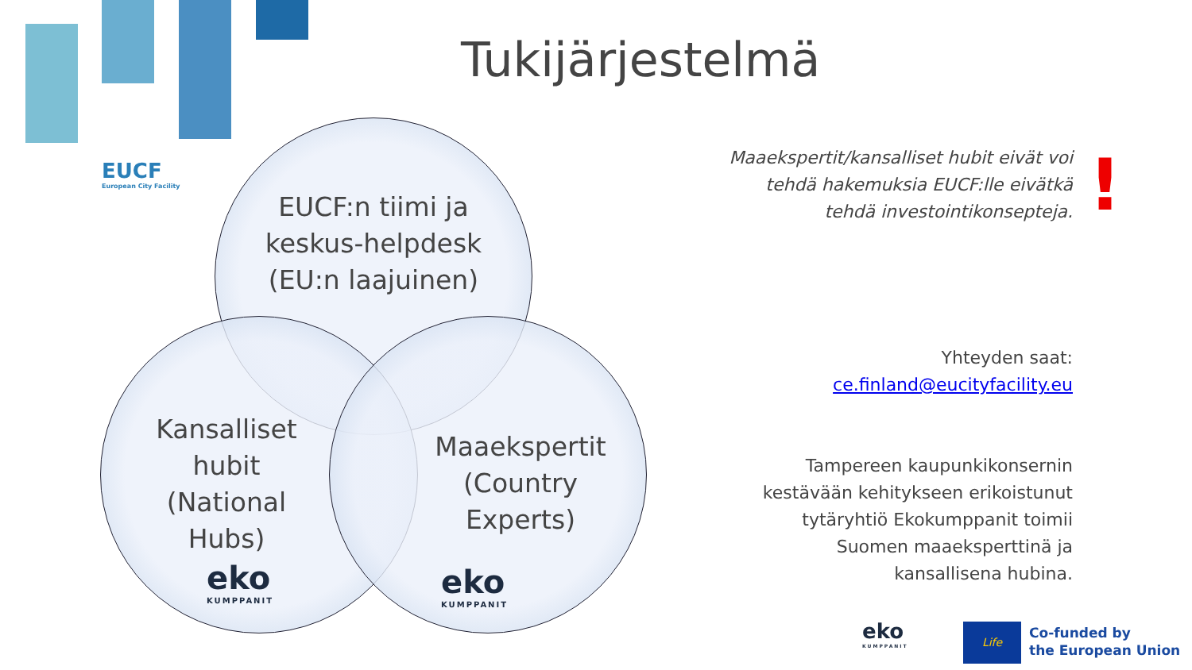EUCF
European City Facility
Tukijärjestelmä
EUCF:n tiimi ja keskus-helpdesk (EU:n laajuinen)
Kansalliset hubit (National Hubs)
Maaekspertit (Country Experts)
eko
KUMPPANIT
eko
KUMPPANIT
Maaekspertit/kansalliset hubit eivät voi
tehdä hakemuksia EUCF:lle eivätkä
tehdä investointikonsepteja.
!
Yhteyden saat:
ce.finland@eucityfacility.eu
Tampereen kaupunkikonsernin
kestävään kehitykseen erikoistunut
tytäryhtiö Ekokumppanit toimii
Suomen maaeksperttinä ja
kansallisena hubina.
eko
KUMPPANIT
Life
Co-funded by
the European Union